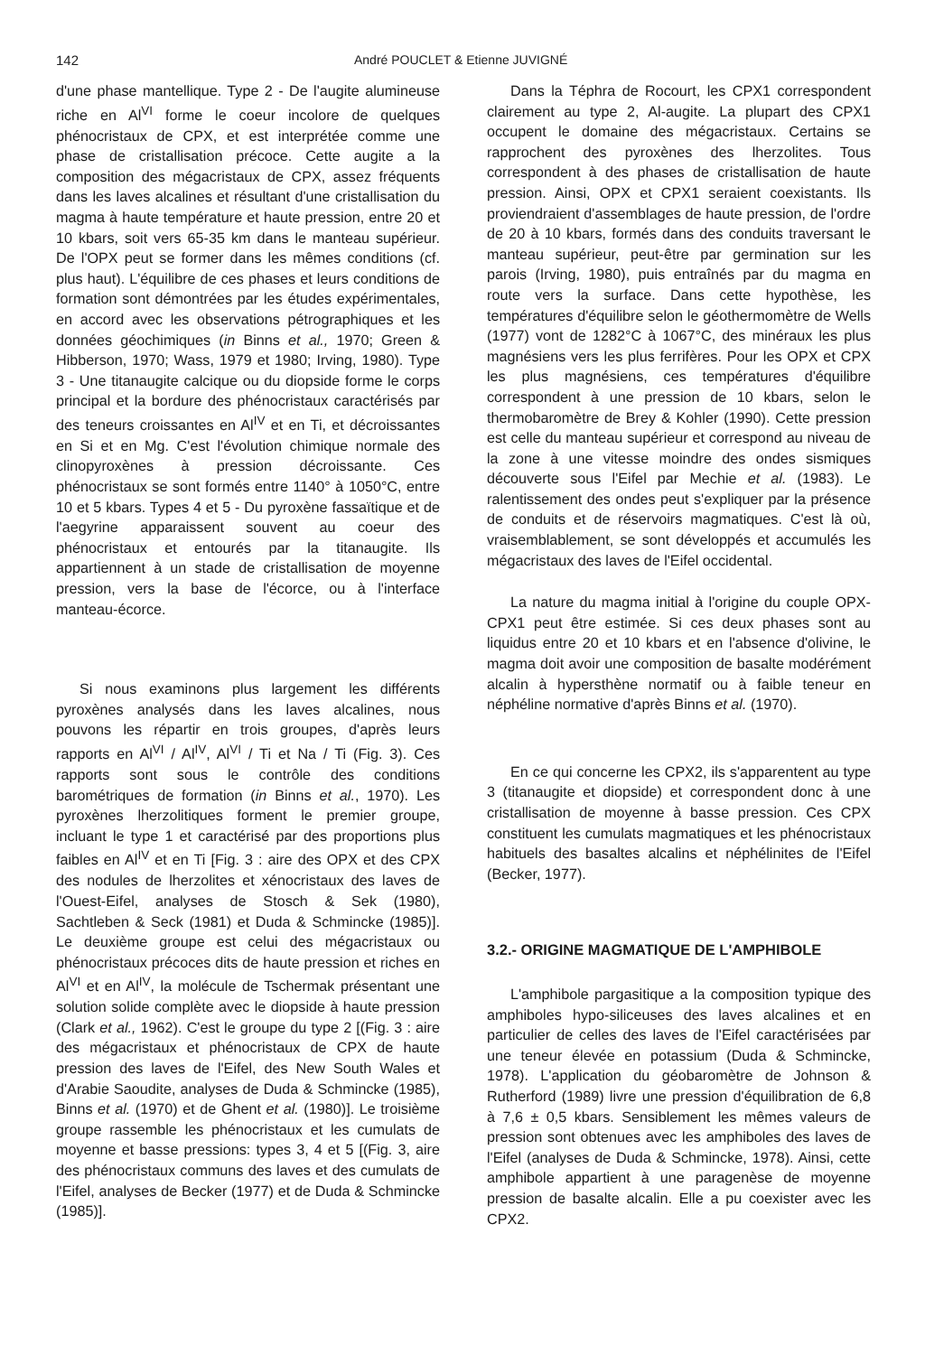142 André POUCLET & Etienne JUVIGNÉ
d'une phase mantellique. Type 2 - De l'augite alumineuse riche en Al<sup>VI</sup> forme le coeur incolore de quelques phénocristaux de CPX, et est interprétée comme une phase de cristallisation précoce. Cette augite a la composition des mégacristaux de CPX, assez fréquents dans les laves alcalines et résultant d'une cristallisation du magma à haute température et haute pression, entre 20 et 10 kbars, soit vers 65-35 km dans le manteau supérieur. De l'OPX peut se former dans les mêmes conditions (cf. plus haut). L'équilibre de ces phases et leurs conditions de formation sont démontrées par les études expérimentales, en accord avec les observations pétrographiques et les données géochimiques (in Binns et al., 1970; Green & Hibberson, 1970; Wass, 1979 et 1980; Irving, 1980). Type 3 - Une titanaugite calcique ou du diopside forme le corps principal et la bordure des phénocristaux caractérisés par des teneurs croissantes en Al<sup>IV</sup> et en Ti, et décroissantes en Si et en Mg. C'est l'évolution chimique normale des clinopyroxènes à pression décroissante. Ces phénocristaux se sont formés entre 1140° à 1050°C, entre 10 et 5 kbars. Types 4 et 5 - Du pyroxène fassaïtique et de l'aegyrine apparaissent souvent au coeur des phénocristaux et entourés par la titanaugite. Ils appartiennent à un stade de cristallisation de moyenne pression, vers la base de l'écorce, ou à l'interface manteau-écorce.
Si nous examinons plus largement les différents pyroxènes analysés dans les laves alcalines, nous pouvons les répartir en trois groupes, d'après leurs rapports en Al<sup>VI</sup> / Al<sup>IV</sup>, Al<sup>VI</sup> / Ti et Na / Ti (Fig. 3). Ces rapports sont sous le contrôle des conditions barométriques de formation (in Binns et al., 1970). Les pyroxènes lherzolitiques forment le premier groupe, incluant le type 1 et caractérisé par des proportions plus faibles en Al<sup>IV</sup> et en Ti [Fig. 3 : aire des OPX et des CPX des nodules de lherzolites et xénocristaux des laves de l'Ouest-Eifel, analyses de Stosch & Sek (1980), Sachtleben & Seck (1981) et Duda & Schmincke (1985)]. Le deuxième groupe est celui des mégacristaux ou phénocristaux précoces dits de haute pression et riches en Al<sup>VI</sup> et en Al<sup>IV</sup>, la molécule de Tschermak présentant une solution solide complète avec le diopside à haute pression (Clark et al., 1962). C'est le groupe du type 2 [(Fig. 3 : aire des mégacristaux et phénocristaux de CPX de haute pression des laves de l'Eifel, des New South Wales et d'Arabie Saoudite, analyses de Duda & Schmincke (1985), Binns et al. (1970) et de Ghent et al. (1980)]. Le troisième groupe rassemble les phénocristaux et les cumulats de moyenne et basse pressions: types 3, 4 et 5 [(Fig. 3, aire des phénocristaux communs des laves et des cumulats de l'Eifel, analyses de Becker (1977) et de Duda & Schmincke (1985)].
Dans la Téphra de Rocourt, les CPX1 correspondent clairement au type 2, Al-augite. La plupart des CPX1 occupent le domaine des mégacristaux. Certains se rapprochent des pyroxènes des lherzolites. Tous correspondent à des phases de cristallisation de haute pression. Ainsi, OPX et CPX1 seraient coexistants. Ils proviendraient d'assemblages de haute pression, de l'ordre de 20 à 10 kbars, formés dans des conduits traversant le manteau supérieur, peut-être par germination sur les parois (Irving, 1980), puis entraînés par du magma en route vers la surface. Dans cette hypothèse, les températures d'équilibre selon le géothermomètre de Wells (1977) vont de 1282°C à 1067°C, des minéraux les plus magnésiens vers les plus ferrifères. Pour les OPX et CPX les plus magnésiens, ces températures d'équilibre correspondent à une pression de 10 kbars, selon le thermobaromètre de Brey & Kohler (1990). Cette pression est celle du manteau supérieur et correspond au niveau de la zone à une vitesse moindre des ondes sismiques découverte sous l'Eifel par Mechie et al. (1983). Le ralentissement des ondes peut s'expliquer par la présence de conduits et de réservoirs magmatiques. C'est là où, vraisemblablement, se sont développés et accumulés les mégacristaux des laves de l'Eifel occidental.
La nature du magma initial à l'origine du couple OPX-CPX1 peut être estimée. Si ces deux phases sont au liquidus entre 20 et 10 kbars et en l'absence d'olivine, le magma doit avoir une composition de basalte modérément alcalin à hypersthène normatif ou à faible teneur en néphéline normative d'après Binns et al. (1970).
En ce qui concerne les CPX2, ils s'apparentent au type 3 (titanaugite et diopside) et correspondent donc à une cristallisation de moyenne à basse pression. Ces CPX constituent les cumulats magmatiques et les phénocristaux habituels des basaltes alcalins et néphélinites de l'Eifel (Becker, 1977).
3.2.- ORIGINE MAGMATIQUE DE L'AMPHIBOLE
L'amphibole pargasitique a la composition typique des amphiboles hypo-siliceuses des laves alcalines et en particulier de celles des laves de l'Eifel caractérisées par une teneur élevée en potassium (Duda & Schmincke, 1978). L'application du géobaromètre de Johnson & Rutherford (1989) livre une pression d'équilibration de 6,8 à 7,6 ± 0,5 kbars. Sensiblement les mêmes valeurs de pression sont obtenues avec les amphiboles des laves de l'Eifel (analyses de Duda & Schmincke, 1978). Ainsi, cette amphibole appartient à une paragenèse de moyenne pression de basalte alcalin. Elle a pu coexister avec les CPX2.